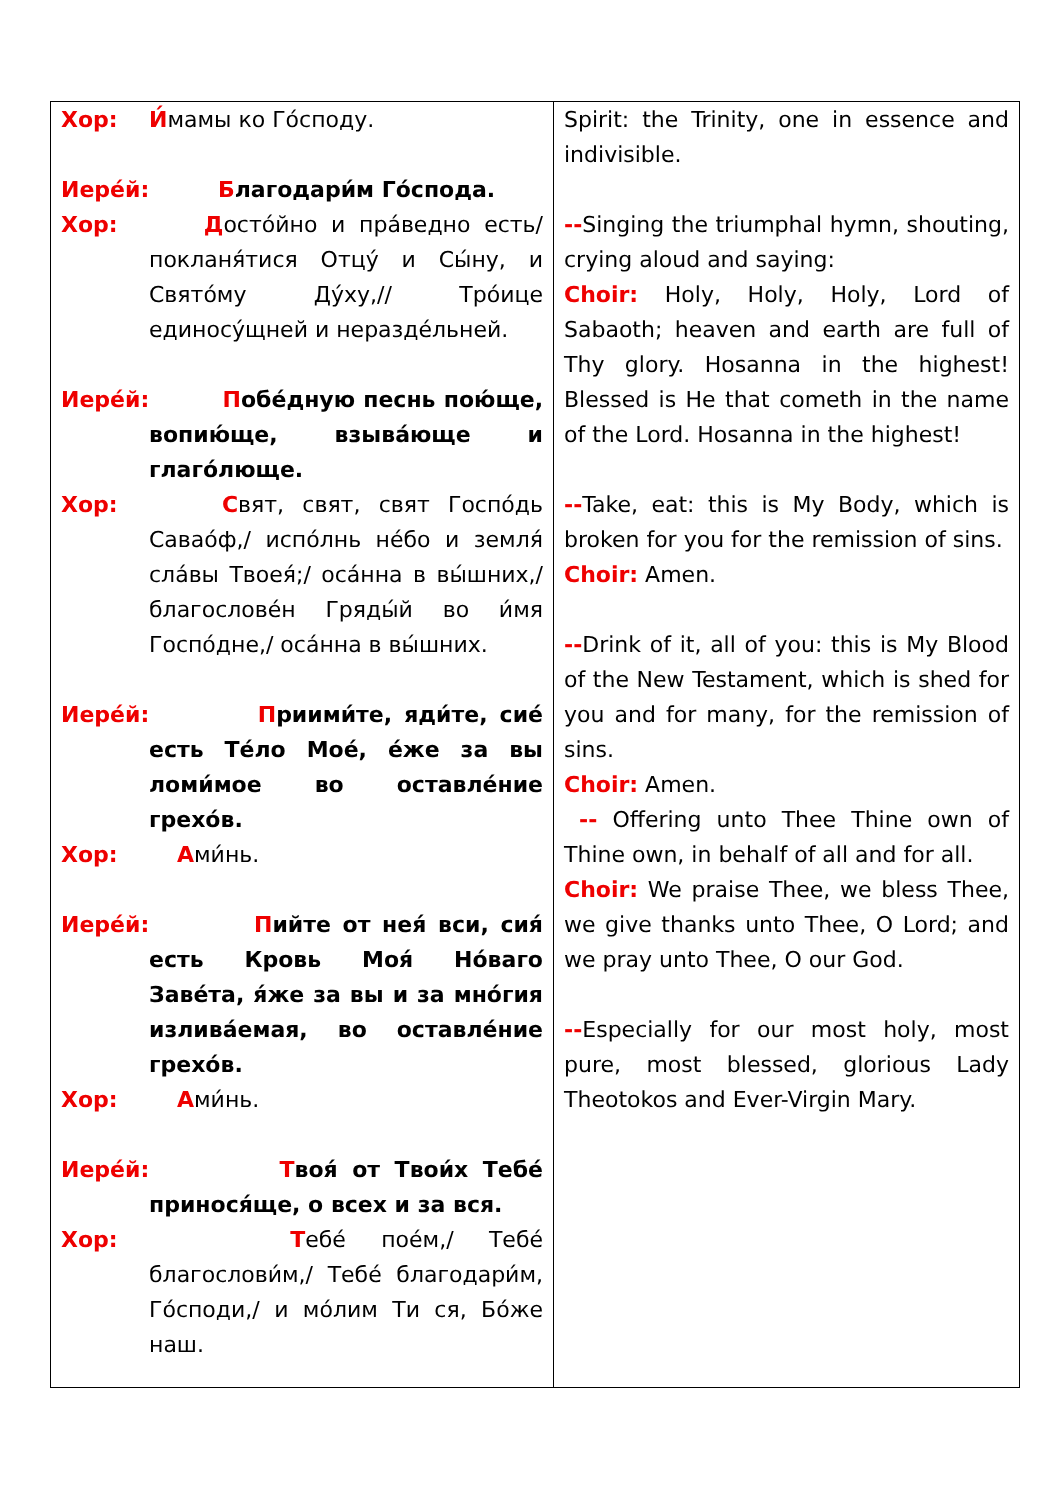| Хор: И́ мамы ко Го́споду. Иере́й: Б лагодари́м Го́спода. Хор: Д осто́йно и пра́ведно есть/ покланя́тися Отцу́ и Сы́ну, и Свято́му Ду́ху,// Тро́ице единосу́щней и нераздéльней. Иере́й: П обе́дную песнь пою́ще, вопию́ще, взыва́юще и глаго́люще. Хор: С вят, свят, свят Госпо́дь Савао́ф,/ испо́лнь не́бо и земля́ сла́вы Твоея́;/ оса́нна в вы́шних,/ благослове́н Гряды́й во и́мя Госпо́дне,/ оса́нна в вы́шних. Иере́й: П риими́те, яди́те, сие́ есть Те́ло Мое́, е́же за вы ломи́мое во оставле́ние грехо́в. Хор: А ми́нь. Иере́й: П ийте от нея́ вси, сия́ есть Кровь Моя́ Но́ваго Заве́та, я́же за вы и за мно́гия излива́емая, во оставле́ние грехо́в. Хор: А ми́нь. Иере́й: Т воя́ от Твои́х Тебе́ принося́ще, о всех и за вся. Хор: Т ебе́ пое́м,/ Тебе́ благослови́м,/ Тебе́ благодари́м, Го́споди,/ и мо́лим Ти ся, Бо́же наш. | Spirit: the Trinity, one in essence and indivisible. -- Singing the triumphal hymn, shouting, crying aloud and saying: Choir: Holy, Holy, Holy, Lord of Sabaoth; heaven and earth are full of Thy glory. Hosanna in the highest! Blessed is He that cometh in the name of the Lord. Hosanna in the highest! -- Take, eat: this is My Body, which is broken for you for the remission of sins. Choir: Amen. -- Drink of it, all of you: this is My Blood of the New Testament, which is shed for you and for many, for the remission of sins. Choir: Amen. -- Offering unto Thee Thine own of Thine own, in behalf of all and for all. Choir: We praise Thee, we bless Thee, we give thanks unto Thee, O Lord; and we pray unto Thee, O our God. -- Especially for our most holy, most pure, most blessed, glorious Lady Theotokos and Ever-Virgin Mary. |